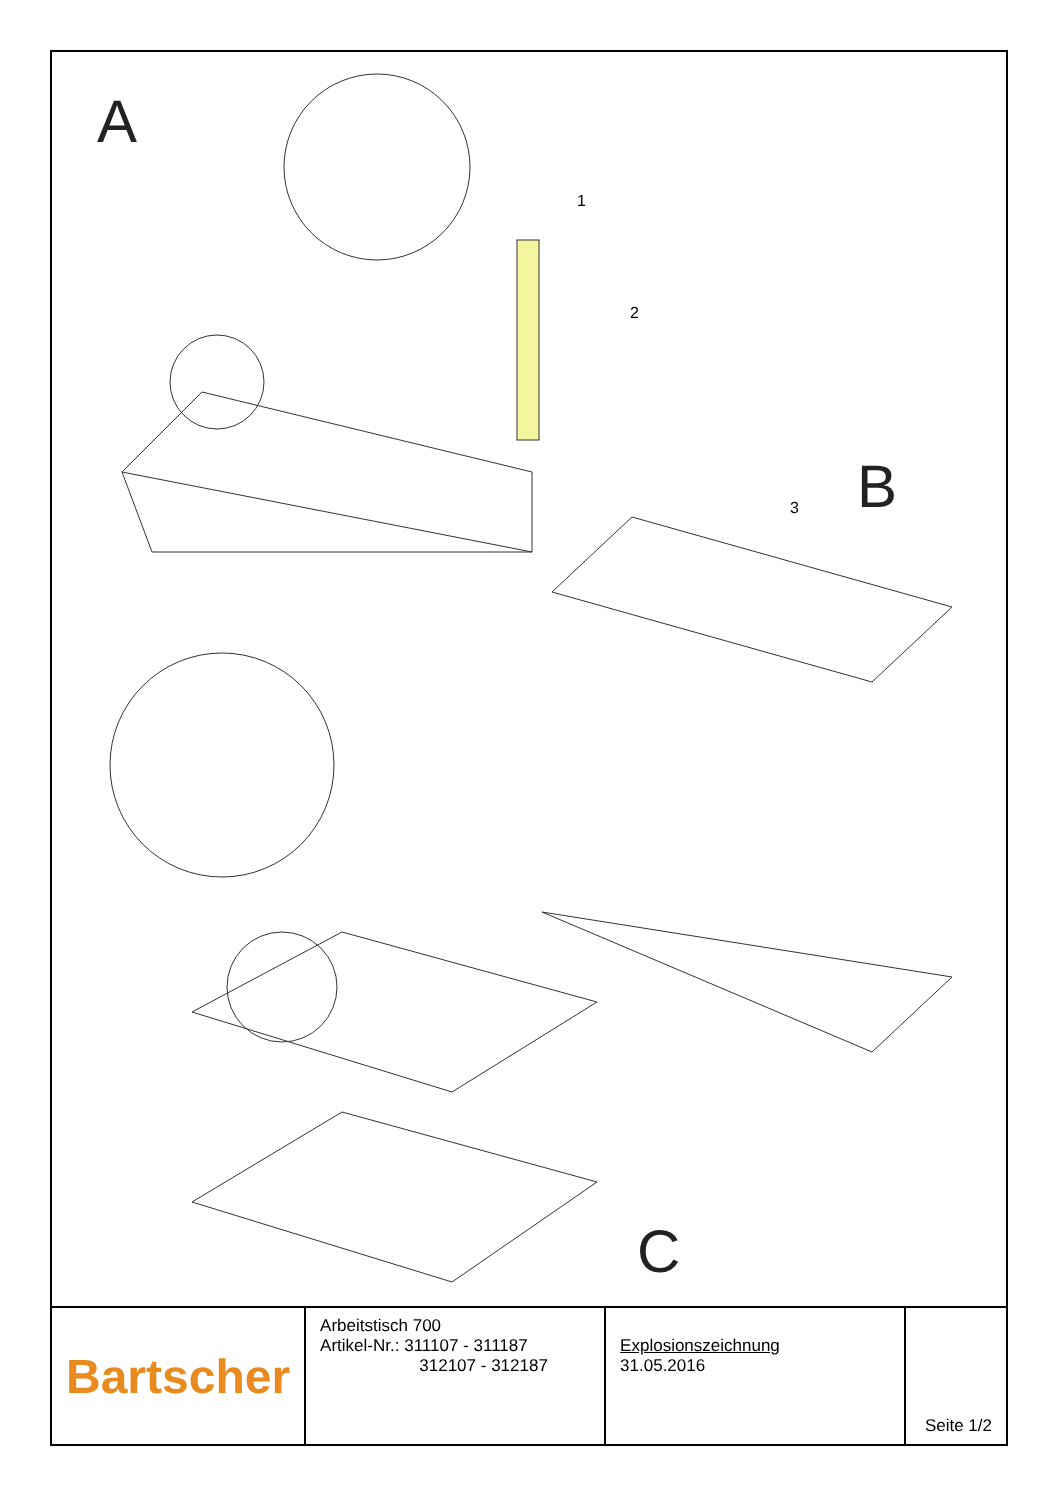A
B
C
1
2
3
| Bartscher | Arbeitstisch 700 Artikel-Nr.: 311107 - 311187 312107 - 312187 | Explosionszeichnung 31.05.2016 | Seite 1/2 |